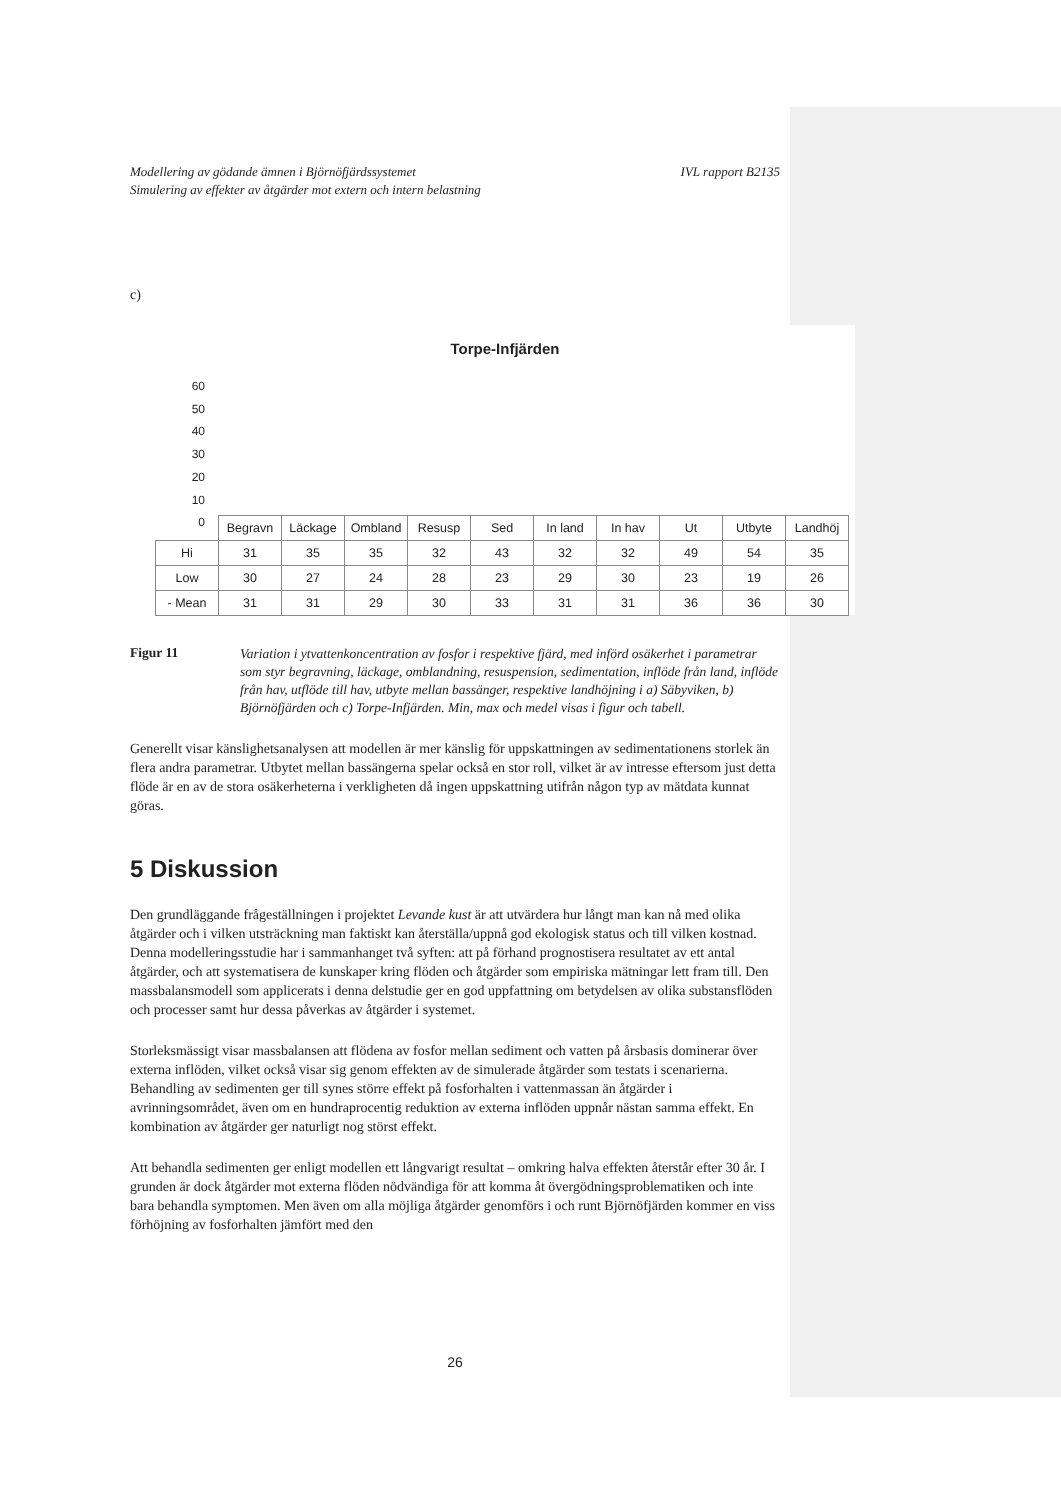Modellering av gödande ämnen i Björnöfjärdssystemet
Simulering av effekter av åtgärder mot extern och intern belastning IVL rapport B2135
c)
Torpe-Infjärden
60
50
40
30
20
10
0
| | Begravn | Läckage | Ombland | Resusp | Sed | In land | In hav | Ut | Utbyte | Landhöj |
| --- | --- | --- | --- | --- | --- | --- | --- | --- | --- | --- |
| Hi | 31 | 35 | 35 | 32 | 43 | 32 | 32 | 49 | 54 | 35 |
| Low | 30 | 27 | 24 | 28 | 23 | 29 | 30 | 23 | 19 | 26 |
| - Mean | 31 | 31 | 29 | 30 | 33 | 31 | 31 | 36 | 36 | 30 |
Figur 11 Variation i ytvattenkoncentration av fosfor i respektive fjärd, med införd osäkerhet i parametrar som styr begravning, läckage, omblandning, resuspension, sedimentation, inflöde från land, inflöde från hav, utflöde till hav, utbyte mellan bassänger, respektive landhöjning i a) Säbyviken, b) Björnöfjärden och c) Torpe-Infjärden. Min, max och medel visas i figur och tabell.
Generellt visar känslighetsanalysen att modellen är mer känslig för uppskattningen av sedimentationens storlek än flera andra parametrar. Utbytet mellan bassängerna spelar också en stor roll, vilket är av intresse eftersom just detta flöde är en av de stora osäkerheterna i verkligheten då ingen uppskattning utifrån någon typ av mätdata kunnat göras.
5 Diskussion
Den grundläggande frågeställningen i projektet Levande kust är att utvärdera hur långt man kan nå med olika åtgärder och i vilken utsträckning man faktiskt kan återställa/uppnå god ekologisk status och till vilken kostnad. Denna modelleringsstudie har i sammanhanget två syften: att på förhand prognostisera resultatet av ett antal åtgärder, och att systematisera de kunskaper kring flöden och åtgärder som empiriska mätningar lett fram till. Den massbalansmodell som applicerats i denna delstudie ger en god uppfattning om betydelsen av olika substansflöden och processer samt hur dessa påverkas av åtgärder i systemet.
Storleksmässigt visar massbalansen att flödena av fosfor mellan sediment och vatten på årsbasis dominerar över externa inflöden, vilket också visar sig genom effekten av de simulerade åtgärder som testats i scenarierna. Behandling av sedimenten ger till synes större effekt på fosforhalten i vattenmassan än åtgärder i avrinningsområdet, även om en hundraprocentig reduktion av externa inflöden uppnår nästan samma effekt. En kombination av åtgärder ger naturligt nog störst effekt.
Att behandla sedimenten ger enligt modellen ett långvarigt resultat – omkring halva effekten återstår efter 30 år. I grunden är dock åtgärder mot externa flöden nödvändiga för att komma åt övergödningsproblematiken och inte bara behandla symptomen. Men även om alla möjliga åtgärder genomförs i och runt Björnöfjärden kommer en viss förhöjning av fosforhalten jämfört med den
26